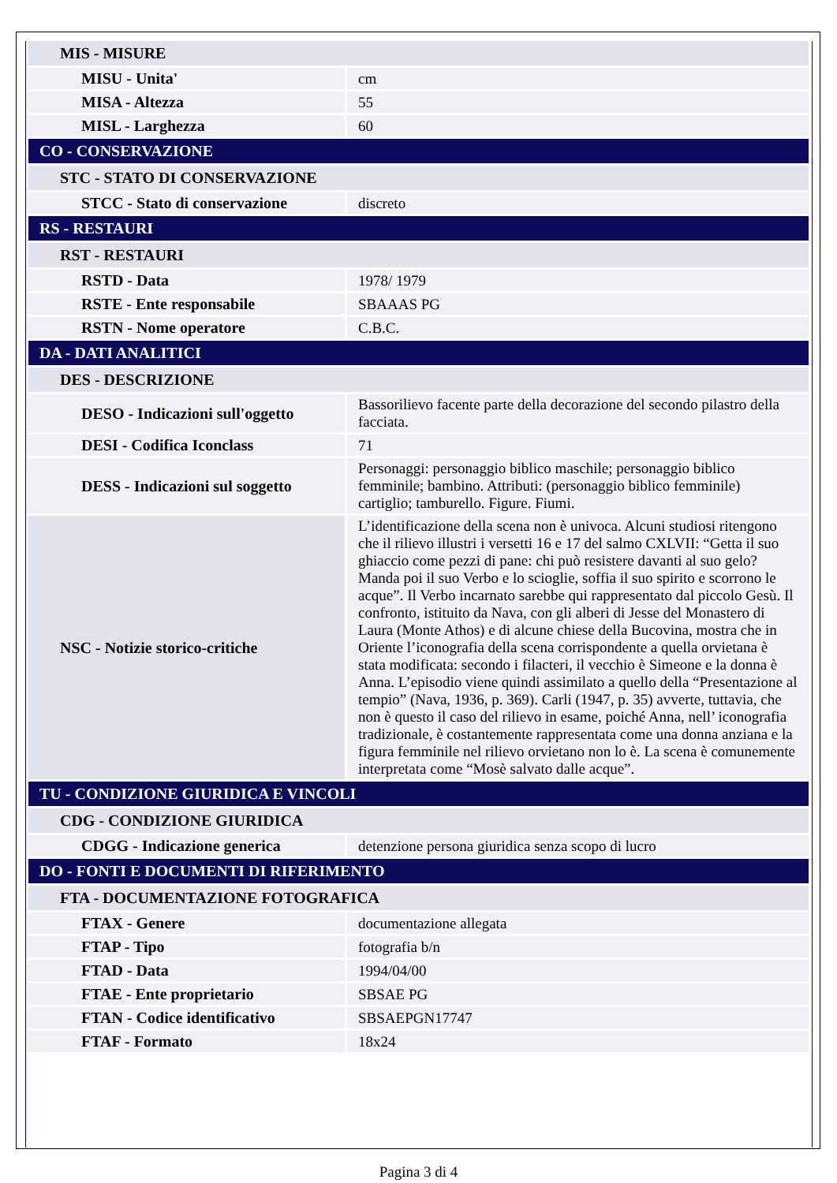| MIS - MISURE | |
| MISU - Unita' | cm |
| MISA - Altezza | 55 |
| MISL - Larghezza | 60 |
| CO - CONSERVAZIONE | |
| STC - STATO DI CONSERVAZIONE | |
| STCC - Stato di conservazione | discreto |
| RS - RESTAURI | |
| RST - RESTAURI | |
| RSTD - Data | 1978/ 1979 |
| RSTE - Ente responsabile | SBAAAS PG |
| RSTN - Nome operatore | C.B.C. |
| DA - DATI ANALITICI | |
| DES - DESCRIZIONE | |
| DESO - Indicazioni sull'oggetto | Bassorilievo facente parte della decorazione del secondo pilastro della facciata. |
| DESI - Codifica Iconclass | 71 |
| DESS - Indicazioni sul soggetto | Personaggi: personaggio biblico maschile; personaggio biblico femminile; bambino. Attributi: (personaggio biblico femminile) cartiglio; tamburello. Figure. Fiumi. |
| NSC - Notizie storico-critiche | L’identificazione della scena non è univoca. Alcuni studiosi ritengono che il rilievo illustri i versetti 16 e 17 del salmo CXLVII: “Getta il suo ghiaccio come pezzi di pane: chi può resistere davanti al suo gelo? Manda poi il suo Verbo e lo scioglie, soffia il suo spirito e scorrono le acque”. Il Verbo incarnato sarebbe qui rappresentato dal piccolo Gesù. Il confronto, istituito da Nava, con gli alberi di Jesse del Monastero di Laura (Monte Athos) e di alcune chiese della Bucovina, mostra che in Oriente l’iconografia della scena corrispondente a quella orvietana è stata modificata: secondo i filacteri, il vecchio è Simeone e la donna è Anna. L’episodio viene quindi assimilato a quello della “Presentazione al tempio” (Nava, 1936, p. 369). Carli (1947, p. 35) avverte, tuttavia, che non è questo il caso del rilievo in esame, poiché Anna, nell’ iconografia tradizionale, è costantemente rappresentata come una donna anziana e la figura femminile nel rilievo orvietano non lo è. La scena è comunemente interpretata come “Mosè salvato dalle acque”. |
| TU - CONDIZIONE GIURIDICA E VINCOLI | |
| CDG - CONDIZIONE GIURIDICA | |
| CDGG - Indicazione generica | detenzione persona giuridica senza scopo di lucro |
| DO - FONTI E DOCUMENTI DI RIFERIMENTO | |
| FTA - DOCUMENTAZIONE FOTOGRAFICA | |
| FTAX - Genere | documentazione allegata |
| FTAP - Tipo | fotografia b/n |
| FTAD - Data | 1994/04/00 |
| FTAE - Ente proprietario | SBSAE PG |
| FTAN - Codice identificativo | SBSAEPGN17747 |
| FTAF - Formato | 18x24 |
Pagina 3 di 4